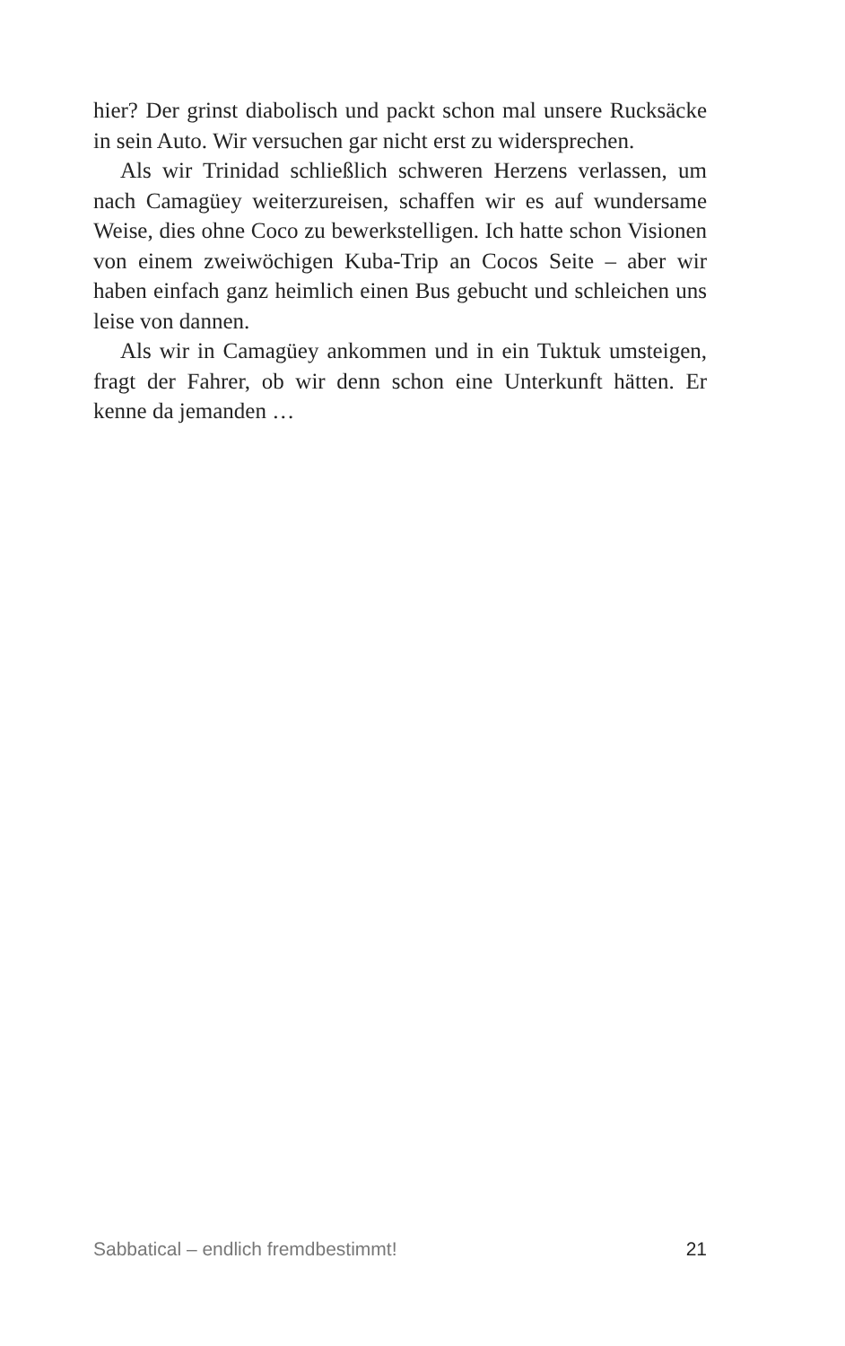hier? Der grinst diabolisch und packt schon mal unsere Ruck­säcke in sein Auto. Wir versuchen gar nicht erst zu widerspre­chen.
Als wir Trinidad schließlich schweren Herzens verlassen, um nach Camagüey weiterzureisen, schaffen wir es auf wunder­same Weise, dies ohne Coco zu bewerkstelligen. Ich hatte schon Visionen von einem zweiwöchigen Kuba-Trip an Cocos Seite – aber wir haben einfach ganz heimlich einen Bus gebucht und schleichen uns leise von dannen.
Als wir in Camagüey ankommen und in ein Tuktuk umstei­gen, fragt der Fahrer, ob wir denn schon eine Unterkunft hätten. Er kenne da jemanden …
Sabbatical – endlich fremdbestimmt! 21